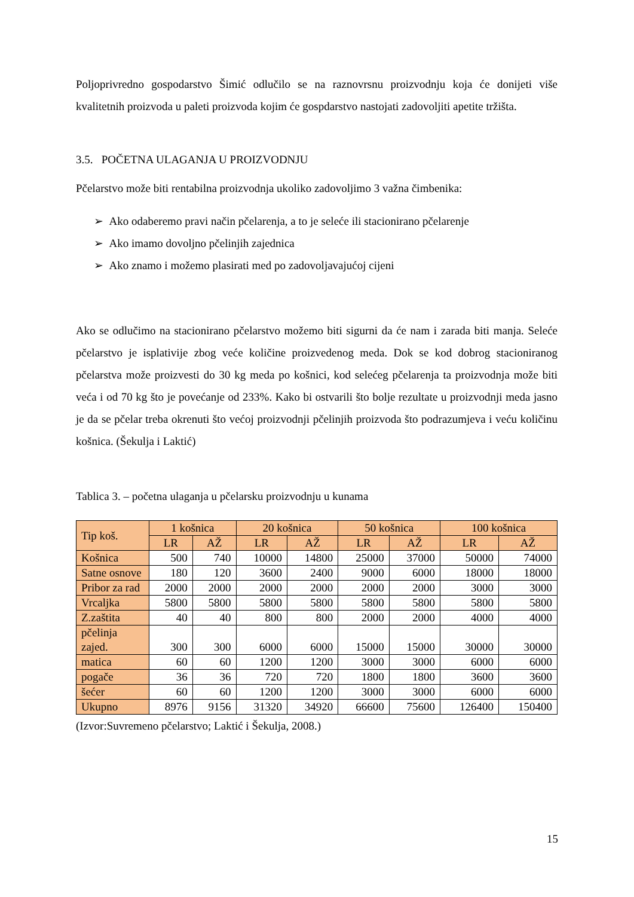Poljoprivredno gospodarstvo Šimić odlučilo se na raznovrsnu proizvodnju koja će donijeti više kvalitetnih proizvoda u paleti proizvoda kojim će gospdarstvo nastojati zadovoljiti apetite tržišta.
3.5. POČETNA ULAGANJA U PROIZVODNJU
Pčelarstvo može biti rentabilna proizvodnja ukoliko zadovoljimo 3 važna čimbenika:
➢ Ako odaberemo pravi način pčelarenja, a to je seleće ili stacionirano pčelarenje
➢ Ako imamo dovoljno pčelinjih zajednica
➢ Ako znamo i možemo plasirati med po zadovoljavajućoj cijeni
Ako se odlučimo na stacionirano pčelarstvo možemo biti sigurni da će nam i zarada biti manja. Seleće pčelarstvo je isplativije zbog veće količine proizvedenog meda. Dok se kod dobrog stacioniranog pčelarstva može proizvesti do 30 kg meda po košnici, kod selećeg pčelarenja ta proizvodnja može biti veća i od 70 kg što je povećanje od 233%. Kako bi ostvarili što bolje rezultate u proizvodnji meda jasno je da se pčelar treba okrenuti što većoj proizvodnji pčelinjih proizvoda što podrazumjeva i veću količinu košnica. (Šekulja i Laktić)
Tablica 3. – početna ulaganja u pčelarsku proizvodnju u kunama
| Tip koš. | 1 košnica | | 20 košnica | | 50 košnica | | 100 košnica | |
| --- | --- | --- | --- | --- | --- | --- | --- | --- |
| | LR | AŽ | LR | AŽ | LR | AŽ | LR | AŽ |
| Košnica | 500 | 740 | 10000 | 14800 | 25000 | 37000 | 50000 | 74000 |
| Satne osnove | 180 | 120 | 3600 | 2400 | 9000 | 6000 | 18000 | 18000 |
| Pribor za rad | 2000 | 2000 | 2000 | 2000 | 2000 | 2000 | 3000 | 3000 |
| Vrcaljka | 5800 | 5800 | 5800 | 5800 | 5800 | 5800 | 5800 | 5800 |
| Z.zaštita | 40 | 40 | 800 | 800 | 2000 | 2000 | 4000 | 4000 |
| pčelinja zajed. | 300 | 300 | 6000 | 6000 | 15000 | 15000 | 30000 | 30000 |
| matica | 60 | 60 | 1200 | 1200 | 3000 | 3000 | 6000 | 6000 |
| pogače | 36 | 36 | 720 | 720 | 1800 | 1800 | 3600 | 3600 |
| šećer | 60 | 60 | 1200 | 1200 | 3000 | 3000 | 6000 | 6000 |
| Ukupno | 8976 | 9156 | 31320 | 34920 | 66600 | 75600 | 126400 | 150400 |
(Izvor:Suvremeno pčelarstvo; Laktić i Šekulja, 2008.)
15